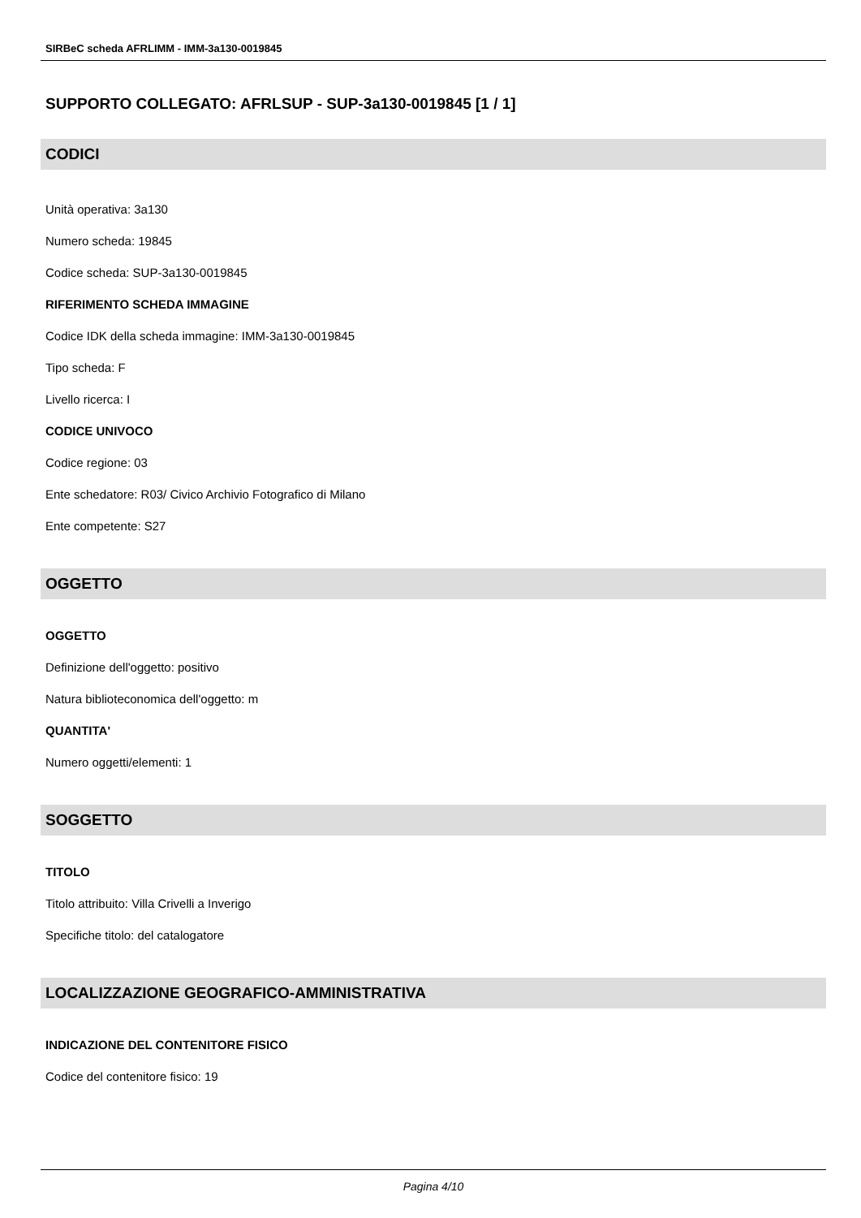SIRBeC scheda AFRLIMM - IMM-3a130-0019845
SUPPORTO COLLEGATO: AFRLSUP - SUP-3a130-0019845 [1 / 1]
CODICI
Unità operativa: 3a130
Numero scheda: 19845
Codice scheda: SUP-3a130-0019845
RIFERIMENTO SCHEDA IMMAGINE
Codice IDK della scheda immagine: IMM-3a130-0019845
Tipo scheda: F
Livello ricerca: I
CODICE UNIVOCO
Codice regione: 03
Ente schedatore: R03/ Civico Archivio Fotografico di Milano
Ente competente: S27
OGGETTO
OGGETTO
Definizione dell'oggetto: positivo
Natura biblioteconomica dell'oggetto: m
QUANTITA'
Numero oggetti/elementi: 1
SOGGETTO
TITOLO
Titolo attribuito: Villa Crivelli a Inverigo
Specifiche titolo: del catalogatore
LOCALIZZAZIONE GEOGRAFICO-AMMINISTRATIVA
INDICAZIONE DEL CONTENITORE FISICO
Codice del contenitore fisico: 19
Pagina 4/10